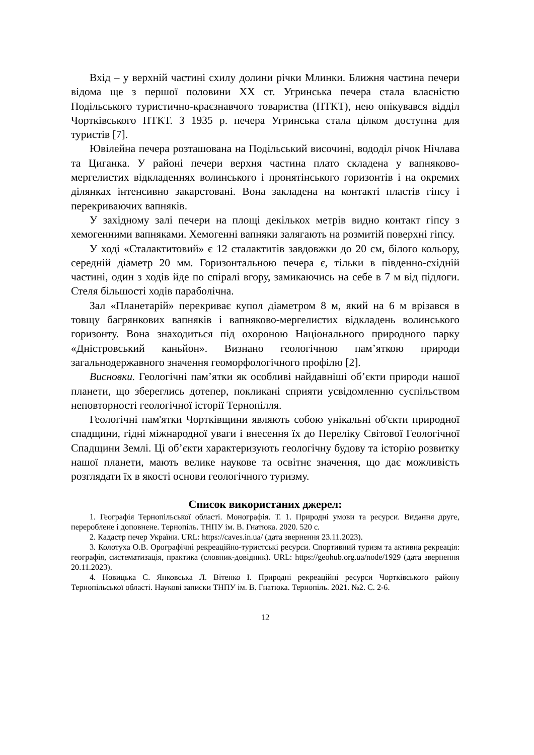Вхід – у верхній частині схилу долини річки Млинки. Ближня частина печери відома ще з першої половини XX ст. Угринська печера стала власністю Подільського туристично-краєзнавчого товариства (ПТКТ), нею опікувався відділ Чортківського ПТКТ. З 1935 р. печера Угринська стала цілком доступна для туристів [7].
Ювілейна печера розташована на Подільський височині, вододіл річок Нічлава та Циганка. У районі печери верхня частина плато складена у вапняково-мергелистих відкладеннях волинського і пронятінського горизонтів і на окремих ділянках інтенсивно закарстовані. Вона закладена на контакті пластів гіпсу і перекриваючих вапняків.
У західному залі печери на площі декількох метрів видно контакт гіпсу з хемогенними вапняками. Хемогенні вапняки залягають на розмитій поверхні гіпсу.
У ході «Сталактитовий» є 12 сталактитів завдовжки до 20 см, білого кольору, середній діаметр 20 мм. Горизонтальною печера є, тільки в південно-східній частині, один з ходів йде по спіралі вгору, замикаючись на себе в 7 м від підлоги. Стеля більшості ходів параболічна.
Зал «Планетарій» перекриває купол діаметром 8 м, який на 6 м врізався в товщу багрянкових вапняків і вапняково-мергелистих відкладень волинського горизонту. Вона знаходиться під охороною Національного природного парку «Дністровський каньйон». Визнано геологічною пам’яткою природи загальнодержавного значення геоморфологічного профілю [2].
Висновки. Геологічні пам’ятки як особливі найдавніші об’єкти природи нашої планети, що збереглись дотепер, покликані сприяти усвідомленню суспільством неповторності геологічної історії Тернопілля.
Геологічні пам'ятки Чортківщини являють собою унікальні об'єкти природної спадщини, гідні міжнародної уваги і внесення їх до Переліку Світової Геологічної Спадщини Землі. Ці об’єкти характеризують геологічну будову та історію розвитку нашої планети, мають велике наукове та освітнє значення, що дає можливість розглядати їх в якості основи геологічного туризму.
Список використаних джерел:
1. Географія Тернопільської області. Монографія. Т. 1. Природні умови та ресурси. Видання друге, перероблене і доповнене. Тернопіль. ТНПУ ім. В. Гнатюка. 2020. 520 с.
2. Кадастр печер України. URL: https://caves.in.ua/ (дата звернення 23.11.2023).
3. Колотуха О.В. Орографічні рекреаційно-туристські ресурси. Спортивний туризм та активна рекреація: географія, систематизація, практика (словник-довідник). URL: https://geohub.org.ua/node/1929 (дата звернення 20.11.2023).
4. Новицька С. Янковська Л. Вітенко І. Природні рекреаційні ресурси Чортківського району Тернопільської області. Наукові записки ТНПУ ім. В. Гнатюка. Тернопіль. 2021. №2. С. 2-6.
12